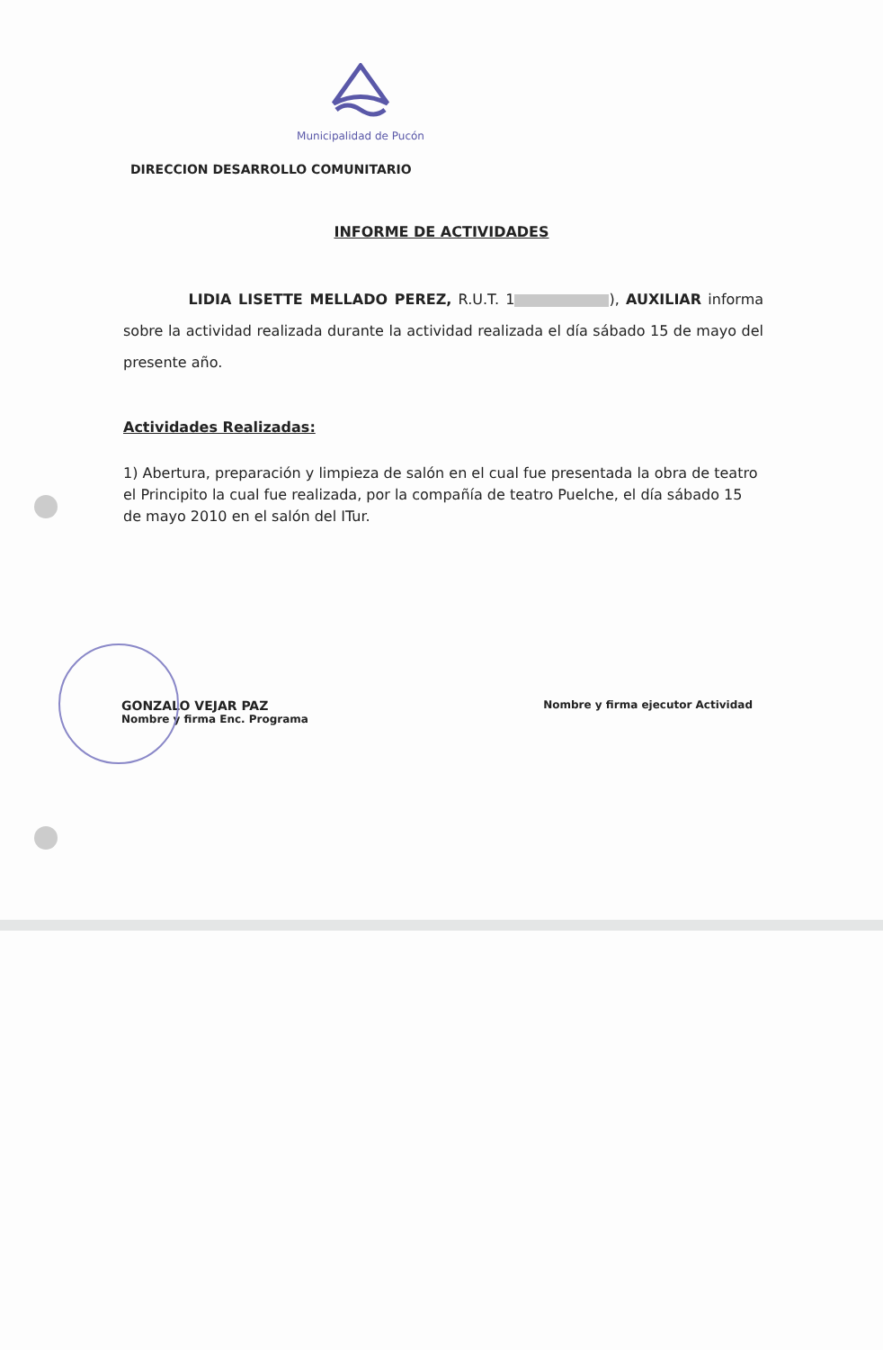Municipalidad de Pucón
DIRECCION DESARROLLO COMUNITARIO
INFORME DE ACTIVIDADES
LIDIA LISETTE MELLADO PEREZ, R.U.T. 1 ), AUXILIAR informa sobre la actividad realizada durante la actividad realizada el día sábado 15 de mayo del presente año.
Actividades Realizadas:
1) Abertura, preparación y limpieza de salón en el cual fue presentada la obra de teatro el Principito la cual fue realizada, por la compañía de teatro Puelche, el día sábado 15 de mayo 2010 en el salón del ITur.
GONZALO VEJAR PAZ
Nombre y firma Enc. Programa
Nombre y firma ejecutor Actividad